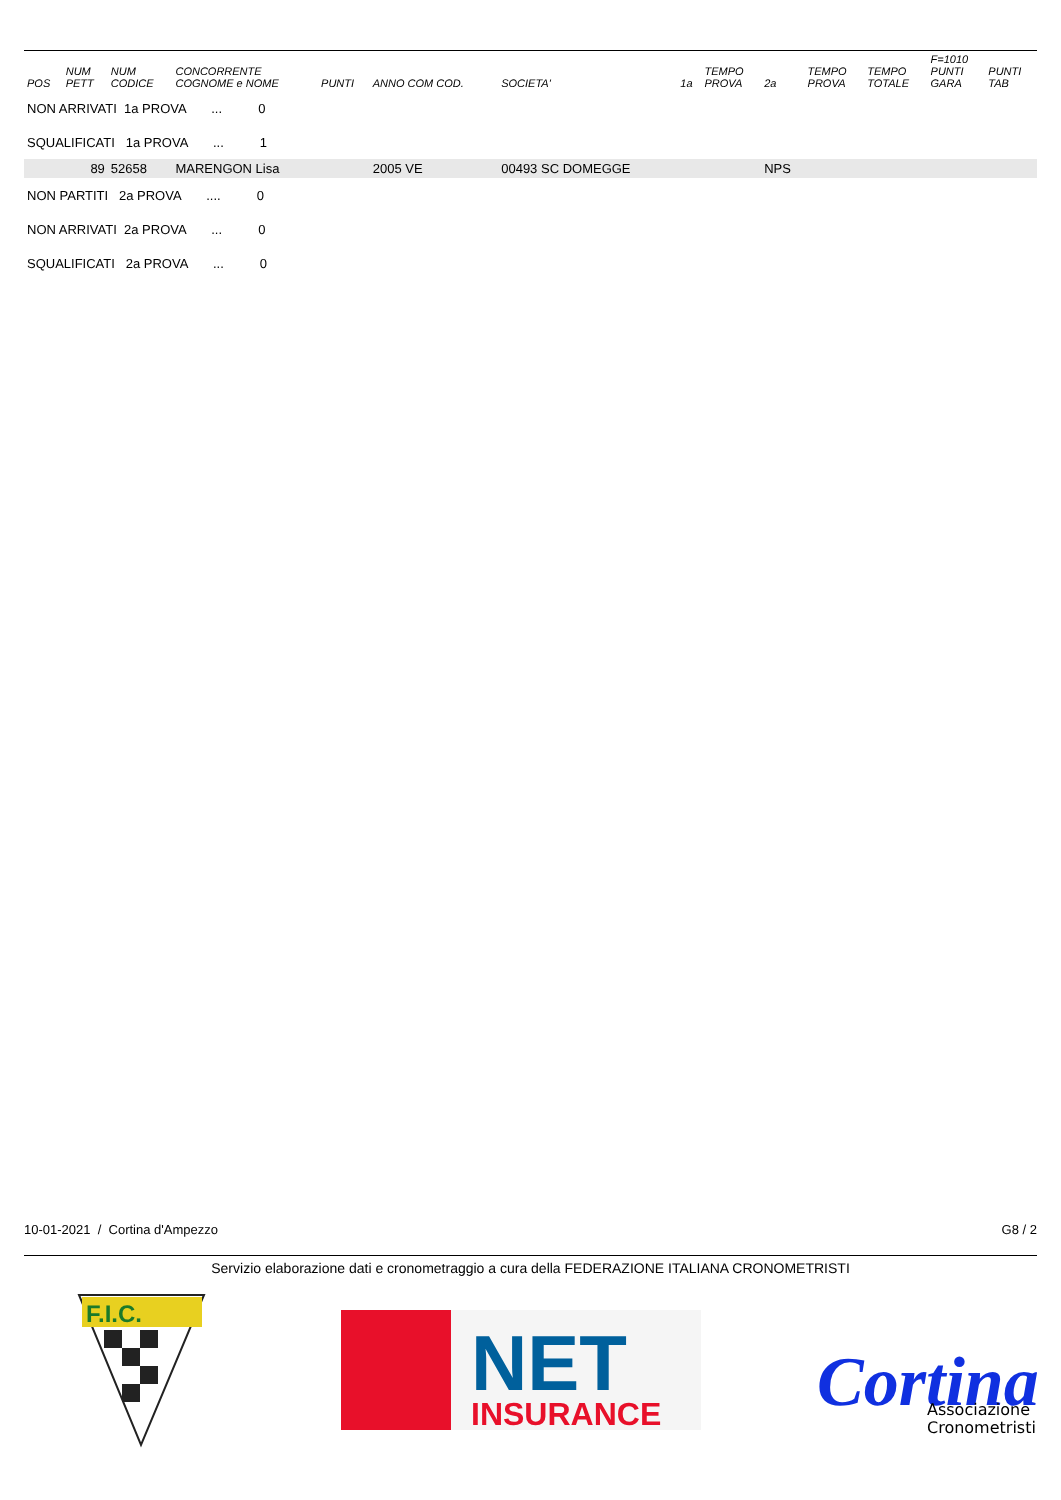| POS | NUM PETT | NUM CODICE | CONCORRENTE COGNOME e NOME | PUNTI | ANNO COM COD. | SOCIETA' | 1a | TEMPO PROVA | 2a | TEMPO PROVA | TEMPO TOTALE | F=1010 PUNTI GARA | PUNTI TAB |
| --- | --- | --- | --- | --- | --- | --- | --- | --- | --- | --- | --- | --- | --- |
| NON ARRIVATI 1a PROVA ... 0 | | | | | | | | | | | | | |
| SQUALIFICATI 1a PROVA ... 1 | | | | | | | | | | | | | |
| | 89 | 52658 | MARENGON Lisa | | 2005 VE | 00493 SC DOMEGGE | | | NPS | | | | |
| NON PARTITI 2a PROVA .... 0 | | | | | | | | | | | | | |
| NON ARRIVATI 2a PROVA ... 0 | | | | | | | | | | | | | |
| SQUALIFICATI 2a PROVA ... 0 | | | | | | | | | | | | | |
10-01-2021 / Cortina d'Ampezzo G8 / 2
Servizio elaborazione dati e cronometraggio a cura della FEDERAZIONE ITALIANA CRONOMETRISTI
F.I.C.
NET
INSURANCE
Cortina
Associazione
Cronometristi